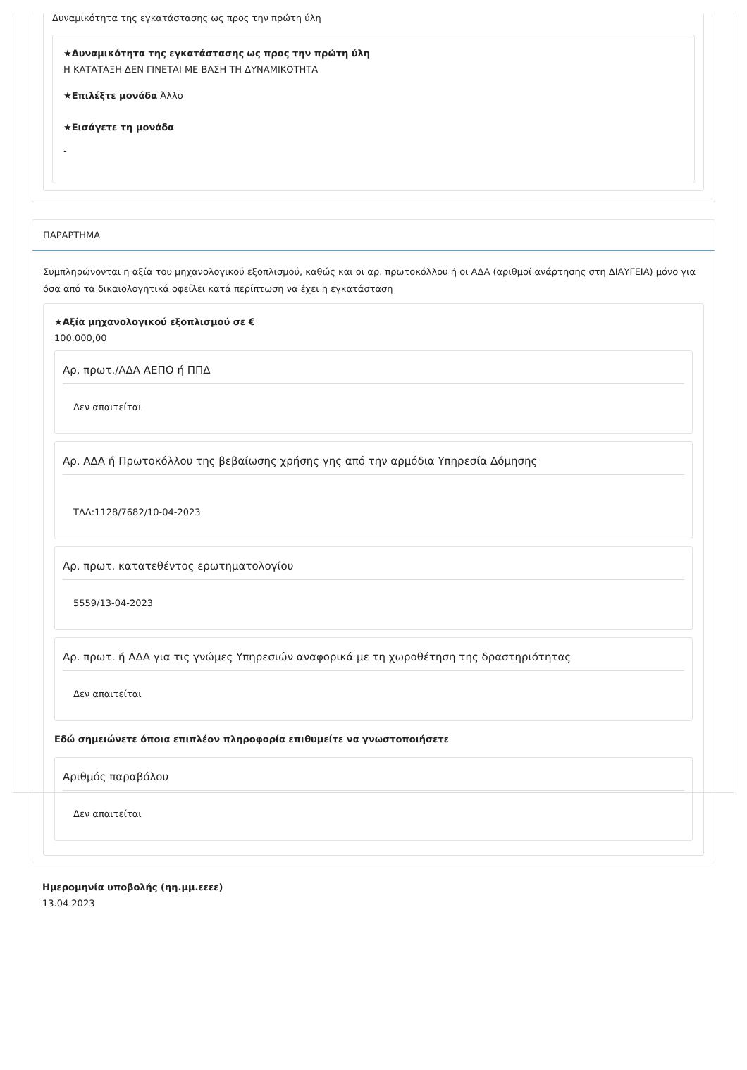Δυναμικότητα της εγκατάστασης ως προς την πρώτη ύλη
★Δυναμικότητα της εγκατάστασης ως προς την πρώτη ύλη
Η ΚΑΤΑΤΑΞΗ ΔΕΝ ΓΙΝΕΤΑΙ ΜΕ ΒΑΣΗ ΤΗ ΔΥΝΑΜΙΚΟΤΗΤΑ
★Επιλέξτε μονάδα Άλλο
★Εισάγετε τη μονάδα
-
ΠΑΡΑΡΤΗΜΑ
Συμπληρώνονται η αξία του μηχανολογικού εξοπλισμού, καθώς και οι αρ. πρωτοκόλλου ή οι ΑΔΑ (αριθμοί ανάρτησης στη ΔΙΑΥΓΕΙΑ) μόνο για όσα από τα δικαιολογητικά οφείλει κατά περίπτωση να έχει η εγκατάσταση
★Αξία μηχανολογικού εξοπλισμού σε €
100.000,00
Αρ. πρωτ./ΑΔΑ ΑΕΠΟ ή ΠΠΔ
Δεν απαιτείται
Αρ. ΑΔΑ ή Πρωτοκόλλου της βεβαίωσης χρήσης γης από την αρμόδια Υπηρεσία Δόμησης
ΤΔΔ:1128/7682/10-04-2023
Αρ. πρωτ. κατατεθέντος ερωτηματολογίου
5559/13-04-2023
Αρ. πρωτ. ή ΑΔΑ για τις γνώμες Υπηρεσιών αναφορικά με τη χωροθέτηση της δραστηριότητας
Δεν απαιτείται
Εδώ σημειώνετε όποια επιπλέον πληροφορία επιθυμείτε να γνωστοποιήσετε
Αριθμός παραβόλου
Δεν απαιτείται
Ημερομηνία υποβολής (ηη.μμ.εεεε)
13.04.2023